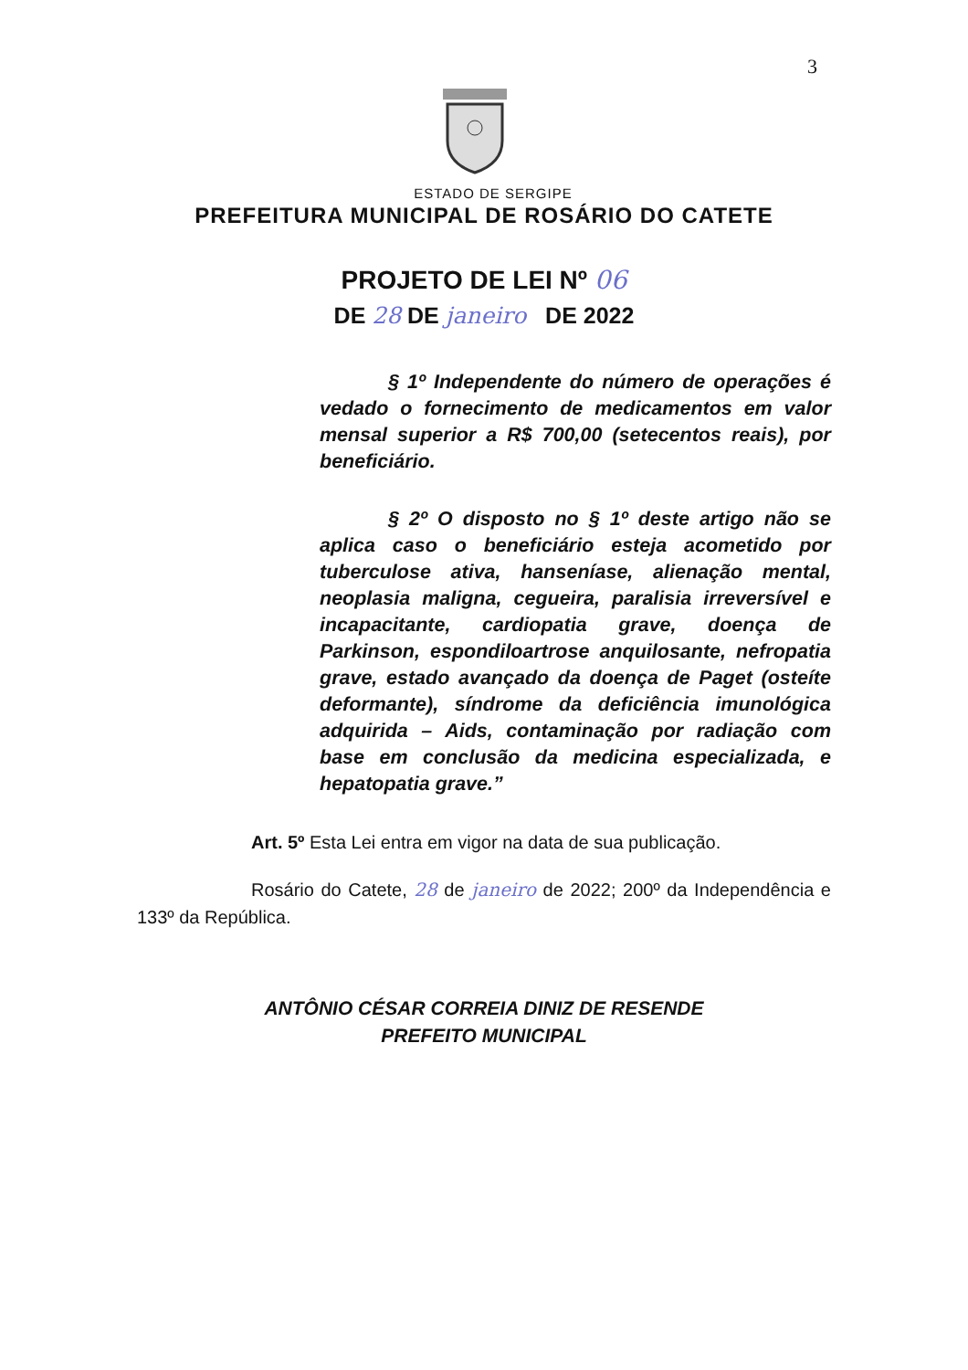3
ESTADO DE SERGIPE
PREFEITURA MUNICIPAL DE ROSÁRIO DO CATETE
PROJETO DE LEI Nº 06
DE 28 DE janeiro DE 2022
§ 1º Independente do número de operações é vedado o fornecimento de medicamentos em valor mensal superior a R$ 700,00 (setecentos reais), por beneficiário.
§ 2º O disposto no § 1º deste artigo não se aplica caso o beneficiário esteja acometido por tuberculose ativa, hanseníase, alienação mental, neoplasia maligna, cegueira, paralisia irreversível e incapacitante, cardiopatia grave, doença de Parkinson, espondiloartrose anquilosante, nefropatia grave, estado avançado da doença de Paget (osteíte deformante), síndrome da deficiência imunológica adquirida – Aids, contaminação por radiação com base em conclusão da medicina especializada, e hepatopatia grave.”
Art. 5º Esta Lei entra em vigor na data de sua publicação.
Rosário do Catete, 28 de janeiro de 2022; 200º da Independência e 133º da República.
ANTÔNIO CÉSAR CORREIA DINIZ DE RESENDE
PREFEITO MUNICIPAL